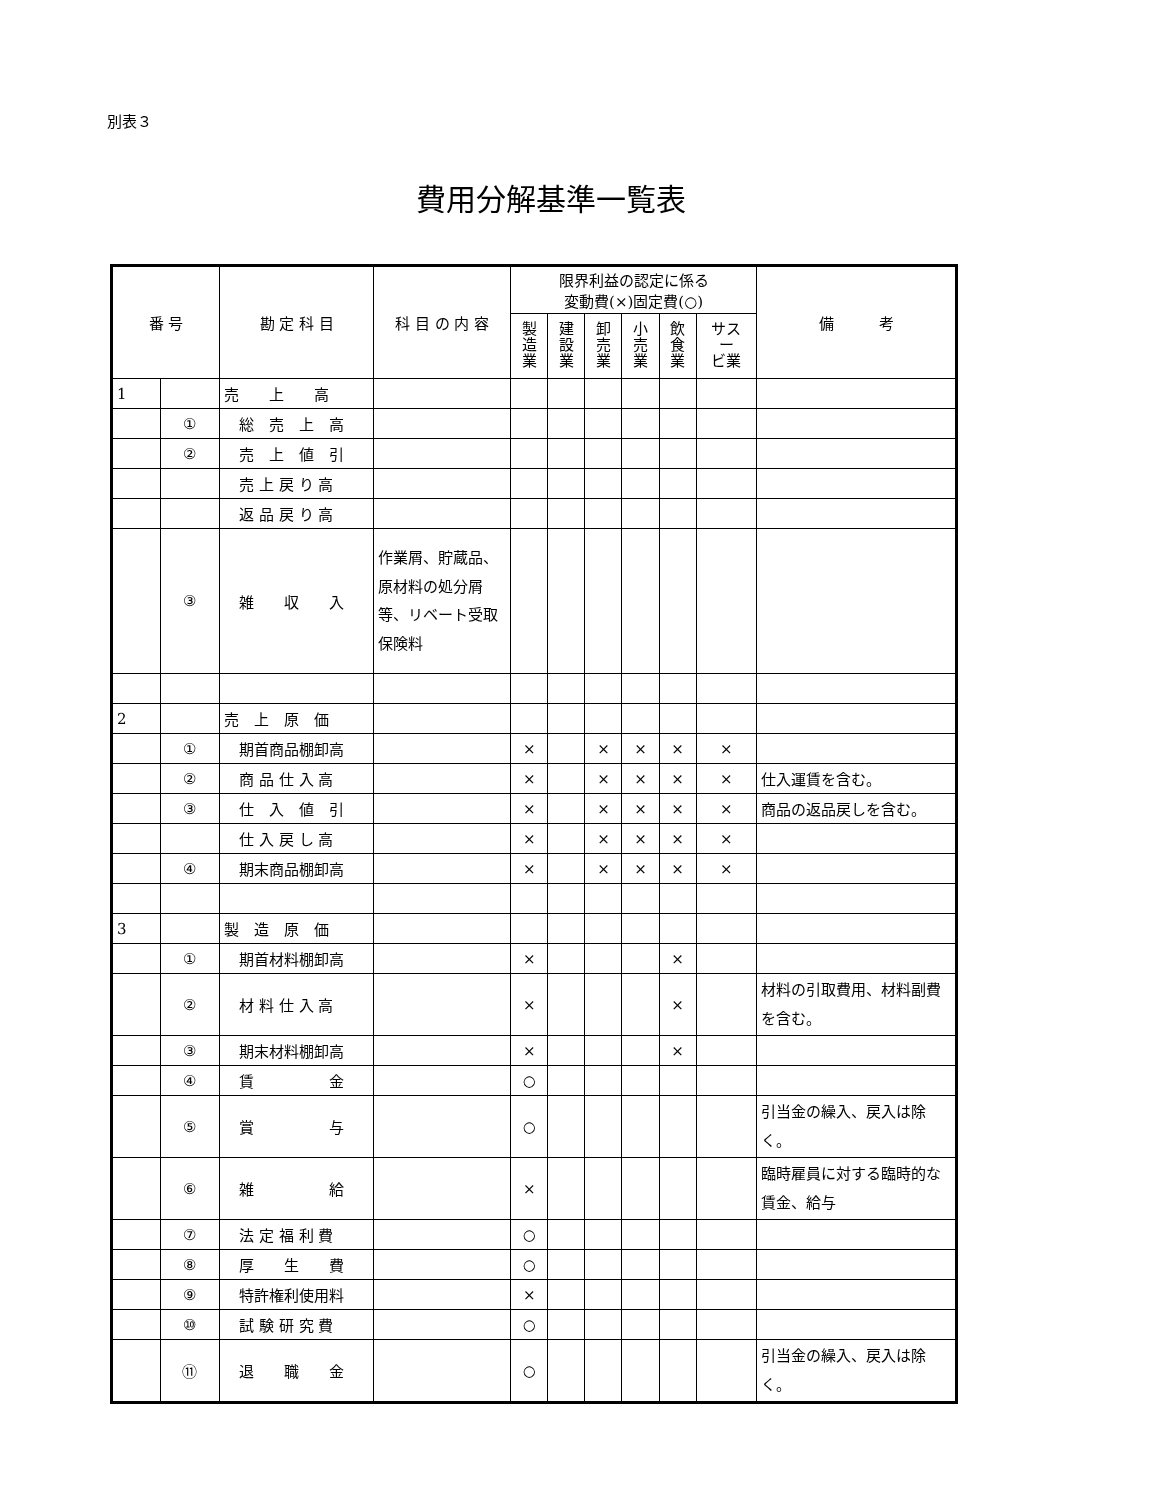別表３
費用分解基準一覧表
| 番 号 | | 勘 定 科 目 | 科 目 の 内 容 | 限界利益の認定に係る 変動費(×)固定費(○) | | | | | | 備 考 |
| --- | --- | --- | --- | --- | --- | --- | --- | --- | --- | --- |
| | | | | 製 造 業 | 建 設 業 | 卸 売 業 | 小 売 業 | 飲 食 業 | サス ー ビ業 | |
| 1 | | 売 上 高 | | | | | | | | |
| | ① | 総 売 上 高 | | | | | | | | |
| | ② | 売 上 値 引 | | | | | | | | |
| | | 売 上 戻 り 高 | | | | | | | | |
| | | 返 品 戻 り 高 | | | | | | | | |
| | ③ | 雑 収 入 | 作業屑、貯蔵品、原材料の処分屑等、リベート受取保険料 | | | | | | | |
| 2 | | 売 上 原 価 | | | | | | | | |
| | ① | 期首商品棚卸高 | | × | | × | × | × | × | |
| | ② | 商 品 仕 入 高 | | × | | × | × | × | × | 仕入運賃を含む。 |
| | ③ | 仕 入 値 引 | | × | | × | × | × | × | 商品の返品戻しを含む。 |
| | | 仕 入 戻 し 高 | | × | | × | × | × | × | |
| | ④ | 期末商品棚卸高 | | × | | × | × | × | × | |
| 3 | | 製 造 原 価 | | | | | | | | |
| | ① | 期首材料棚卸高 | | × | | | | × | | |
| | ② | 材 料 仕 入 高 | | × | | | | × | | 材料の引取費用、材料副費を含む。 |
| | ③ | 期末材料棚卸高 | | × | | | | × | | |
| | ④ | 賃 金 | | ○ | | | | | | |
| | ⑤ | 賞 与 | | ○ | | | | | | 引当金の繰入、戻入は除く。 |
| | ⑥ | 雑 給 | | × | | | | | | 臨時雇員に対する臨時的な賃金、給与 |
| | ⑦ | 法 定 福 利 費 | | ○ | | | | | | |
| | ⑧ | 厚 生 費 | | ○ | | | | | | |
| | ⑨ | 特許権利使用料 | | × | | | | | | |
| | ⑩ | 試 験 研 究 費 | | ○ | | | | | | |
| | ⑪ | 退 職 金 | | ○ | | | | | | 引当金の繰入、戻入は除く。 |